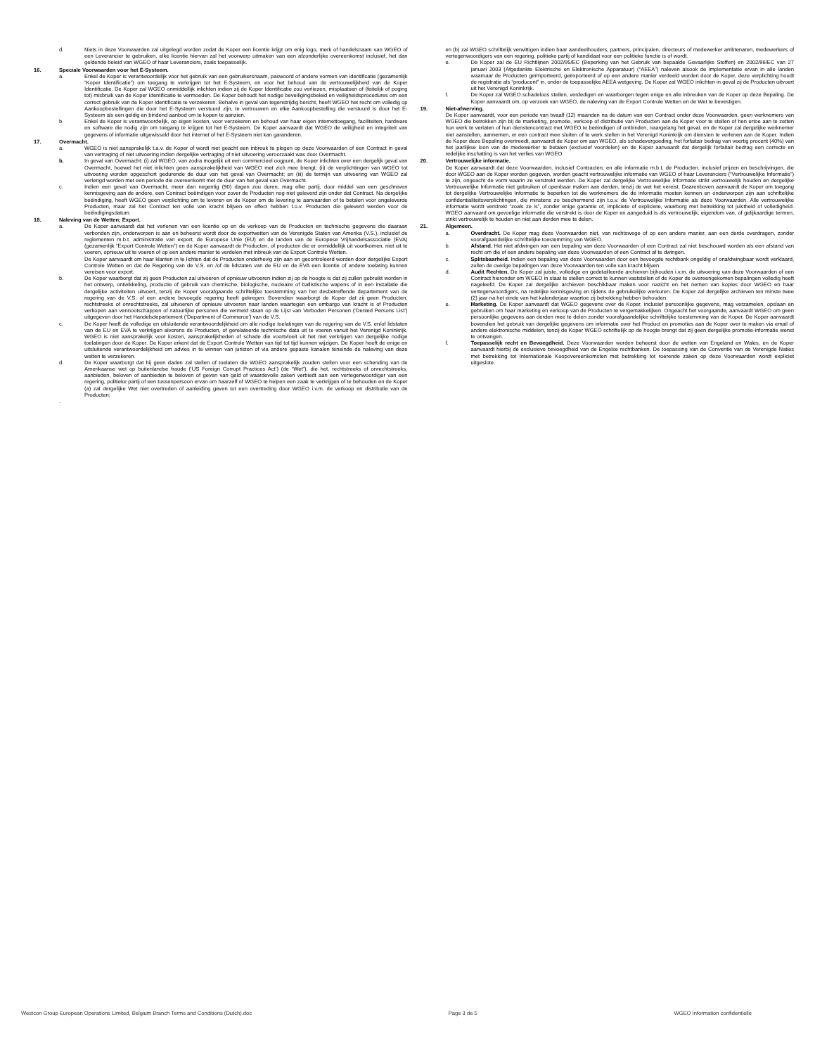d. Niets in deze Voorwaarden zal uitgelegd worden zodat de Koper een licentie krijgt om enig logo, merk of handelsnaam van WGEO of een Leverancier te gebruiken, elke licentie hiervan zal het voorwerp uitmaken van een afzonderlijke overeenkomst inclusief, het dan geldende beleid van WGEO of haar Leveranciers, zoals toepasselijk.
16. Speciale Voorwaarden voor het E-Systeem.
a. Enkel de Koper is verantwoordelijk voor het gebruik van een gebruikersnaam, paswoord of andere vormen van identificatie (gezamenlijk “Koper Identificatie”) om toegang te verkrijgen tot het E-Systeem, en voor het behoud van de vertrouwelijkheid van de Koper Identificatie. De Koper zal WGEO onmiddellijk inlichten indien zij de Koper Identificatie zou verliezen, misplaatsen of (feitelijk of poging tot) misbruik van de Koper Identificatie te vermoeden. De Koper behoudt het nodige beveiligingsbeleid en veiligheidsprocedures om een correct gebruik van de Koper Identificatie te verzekeren. Behalve in geval van tegenstrijdig bericht, heeft WGEO het recht om volledig op Aankoopbestellingen die door het E-Systeem verstuurd zijn, te vertrouwen en elke Aankoopbestelling die verstuurd is door het E-Systeem als een geldig en bindend aanbod om te kopen te aanzien.
b. Enkel de Koper is verantwoordelijk, op eigen kosten, voor verzekeren en behoud van haar eigen internettoegang, faciliteiten, hardware en software die nodig zijn om toegang te krijgen tot het E-Systeem. De Koper aanvaardt dat WGEO de veiligheid en integriteit van gegevens of informatie uitgewisseld door het internet of het E-Systeem niet kan garanderen.
17. Overmacht.
a. WGEO is niet aansprakelijk t.a.v. de Koper of wordt niet geacht een inbreuk te plegen op deze Voorwaarden of een Contract in geval van vertraging of niet uitvoering indien dergelijke vertraging of niet uitvoering veroorzaakt was door Overmacht.
b. In geval van Overmacht: (i) zal WGEO, van zodra mogelijk uit een commercieel oogpunt, de Koper inlichten over een dergelijk geval van Overmacht, hoewel het niet inlichten geen aansprakelijkheid van WGEO met zich mee brengt; (ii) de verplichtingen van WGEO tot uitvoering worden opgeschort gedurende de duur van het geval van Overmacht; en (iii) de termijn van uitvoering van WGEO zal verlengd worden met een periode die overeenkomt met de duur van het geval van Overmacht.
c. Indien een geval van Overmacht, meer dan negentig (90) dagen zou duren, mag elke partij, door middel van een geschreven kennisgeving aan de andere, een Contract beëindigen voor zover de Producten nog niet geleverd zijn onder dat Contract. Na dergelijke beëindiging, heeft WGEO geen verplichting om te leveren en de Koper om de levering te aanvaarden of te betalen voor ongeleverde Producten, maar zal het Contract ten volle van kracht blijven en effect hebben t.o.v. Producten die geleverd werden voor de beëindigingsdatum.
18. Naleving van de Wetten; Export.
a. De Koper aanvaardt dat het verlenen van een licentie op en de verkoop van de Producten en technische gegevens die daaraan verbonden zijn, onderworpen is aan en beheerst wordt door de exportwetten van de Verenigde Staten van Amerika (V.S.), inclusief de reglementen m.b.t. administratie van export, de Europese Unie (EU) en de landen van de Europese Vrijhandelsassociatie (EVA) (gezamenlijk “Export Controle Wetten”) en de Koper aanvaardt de Producten, of producten die er onmiddellijk uit voortkomen, niet uit te voeren, opnieuw uit te voeren of op een andere manier te verdelen met inbreuk van de Export Controle Wetten.
De Koper aanvaardt om haar klanten in te lichten dat de Producten onderhevig zijn aan en gecontroleerd worden door dergelijke Export Controle Wetten en dat de Regering van de V.S. en /of de lidstaten van de EU en de EVA een licentie of andere toelating kunnen vereisen voor export.
b. De Koper waarborgt dat zij geen Producten zal uitvoeren of opnieuw uitvoeren indien zij op de hoogte is dat zij zullen gebruikt worden in het ontwerp, ontwikkeling, productie of gebruik van chemische, biologische, nucleaire of ballistische wapens of in een installatie die dergelijke activiteiten uitvoert, tenzij de Koper voorafgaande schriftelijke toestemming van het desbetreffende departement van de regering van de V.S. of een andere bevoegde regering heeft gekregen. Bovendien waarborgt de Koper dat zij geen Producten, rechtstreeks of onrechtstreeks, zal uitvoeren of opnieuw uitvoeren naar landen waartegen een embargo van kracht is of Producten verkopen aan vennootschappen of natuurlijke personen die vermeld staan op de Lijst van Verboden Personen (‘Denied Persons List’) uitgegeven door het Handelsdepartement (‘Department of Commerce’) van de V.S.
c. De Koper heeft de volledige en uitsluitende verantwoordelijkheid om alle nodige toelatingen van de regering van de V.S. en/of lidstaten van de EU en EVA te verkrijgen alvorens de Producten, of gerelateerde technische data uit te voeren vanuit het Verenigd Koninkrijk. WGEO is niet aansprakelijk voor kosten, aansprakelijkheden of schade die voortvloeit uit het niet verkrijgen van dergelijke nodige toelatingen door de Koper. De Koper erkent dat de Export Controle Wetten van tijd tot tijd kunnen wijzigen. De Koper heeft de enige en uitsluitende verantwoordelijkheid om advies in te winnen van juristen of via andere gepaste kanalen teneinde de naleving van deze wetten te verzekeren.
d. De Koper waarborgt dat hij geen daden zal stellen of toelaten die WGEO aansprakelijk zouden stellen voor een schending van de Amerikaanse wet op buitenlandse fraude (‘US Foreign Corrupt Practices Act’) (de “Wet”), die het, rechtstreeks of onrechtstreeks, aanbieden, beloven of aanbieden te beloven of geven van geld of waardevolle zaken verbiedt aan een vertegenwoordiger van een regering, politieke partij of een tussenpersoon ervan om haarzelf of WGEO te helpen een zaak te verkrijgen of te behouden en de Koper (a) zal dergelijke Wet niet overtreden of aanleiding geven tot een overtreding door WGEO i.v.m. de verkoop en distributie van de Producten;
.
en (b) zal WGEO schriftelijk verwittigen indien haar aandeelhouders, partners, principalen, directeurs of medewerker ambtenaren, medewerkers of vertegenwoordigers van een regering, politieke partij of kandidaat voor een politieke functie is of wordt.
e. De Koper zal de EU Richtlijnen 2002/95/EC (Beperking van het Gebruik van bepaalde Gevaarlijke Stoffen) en 2002/96/EC van 27 januari 2003 (Afgedankte Elektrische en Elektronische Apparatuur) (“AEEA”) naleven alsook de implementatie ervan in alle landen waarnaar de Producten geïmporteerd, geëxporteerd of op een andere manier verdeeld worden door de Koper, deze verplichting houdt de registratie als “producent” in, onder de toepasselijke AEEA wetgeving. De Koper zal WGEO inlichten in geval zij de Producten uitvoert uit het Verenigd Koninkrijk.
f. De Koper zal WGEO schadeloos stellen, verdedigen en waarborgen tegen enige en alle inbreuken van de Koper op deze Bepaling. De Koper aanvaardt om, op verzoek van WGEO, de naleving van de Export Controle Wetten en de Wet te bevestigen.
19. Niet-afwerving.
De Koper aanvaardt, voor een periode van twaalf (12) maanden na de datum van een Contract onder deze Voorwaarden, geen werknemers van WGEO die betrokken zijn bij de marketing, promotie, verkoop of distributie van Producten aan de Koper voor te stellen of hen ertoe aan te zetten hun werk te verlaten of hun dienstencontract met WGEO te beëindigen of ontbinden, naargelang het geval, en de Koper zal dergelijke werknemer niet aanstellen, aannemen, er een contract mee sluiten of te werk stellen in het Verenigd Koninkrijk om diensten te verlenen aan de Koper. Indien de Koper deze Bepaling overtreedt, aanvaardt de Koper om aan WGEO, als schadevergoeding, het forfaitair bedrag van veertig procent (40%) van het jaarlijkse loon van de medewerker te betalen (exclusief voordelen) en de Koper aanvaardt dat dergelijk forfaitair bedrag een correcte en redelijke inschatting is van het verlies van WGEO.
20. Vertrouwelijke informatie.
De Koper aanvaardt dat deze Voorwaarden, inclusief Contracten, en alle informatie m.b.t. de Producten, inclusief prijzen en beschrijvingen, die door WGEO aan de Koper worden gegeven, worden geacht vertrouwelijke informatie van WGEO of haar Leveranciers (“Vertrouwelijke Informatie”) te zijn, ongeacht de vorm waarin ze verstrekt werden. De Koper zal dergelijke Vertrouwelijke Informatie strikt vertrouwelijk houden en dergelijke Vertrouwelijke Informatie niet gebruiken of openbaar maken aan derden, tenzij de wet het vereist. Daarenboven aanvaardt de Koper om toegang tot dergelijke Vertrouwelijke Informatie te beperken tot die werknemers die de informatie moeten kennen en onderworpen zijn aan schriftelijke confidentialiteitsverplichtingen, die minstens zo beschermend zijn t.o.v. de Vertrouwelijke Informatie als deze Voorwaarden. Alle vertrouwelijke informatie wordt verstrekt “zoals ze is”, zonder enige garantie of, impliciete of expliciete, waarborg met betrekking tot juistheid of volledigheid. WGEO aanvaard om gevoelige informatie die verstrekt is door de Koper en aangeduid is als vertrouwelijk, eigendom van, of gelijkaardige termen, strikt vertrouwelijk te houden en niet aan derden mee te delen.
21. Algemeen.
a. Overdracht. De Koper mag deze Voorwaarden niet, van rechtswege of op een andere manier, aan een derde overdragen, zonder voorafgaandelijke schriftelijke toestemming van WGEO.
b. Afstand. Het niet afdwingen van een bepaling van deze Voorwaarden of een Contract zal niet beschouwd worden als een afstand van recht om die of een andere bepaling van deze Voorwaarden of een Contract af te dwingen.
c. Splitsbaarheid. Indien een bepaling van deze Voorwaarden door een bevoegde rechtbank ongeldig of onafdwingbaar wordt verklaard, zullen de overige bepalingen van deze Voorwaarden ten volle van kracht blijven.
d. Audit Rechten. De Koper zal juiste, volledige en gedetailleerde archieven bijhouden i.v.m. de uitvoering van deze Voorwaarden of een Contract hieronder om WGEO in staat te stellen correct te kunnen vaststellen of de Koper de overeengekomen bepalingen volledig heeft nageleefd. De Koper zal dergelijke archieven beschikbaar maken voor nazicht en het nemen van kopies door WGEO en haar vertegenwoordigers, na redelijke kennisgeving en tijdens de gebruikelijke werkuren. De Koper zal dergelijke archieven ten minste twee (2) jaar na het einde van het kalenderjaar waartoe zij betrekking hebben behouden.
e. Marketing. De Koper aanvaardt dat WGEO gegevens over de Koper, inclusief persoonlijke gegevens, mag verzamelen, opslaan en gebruiken om haar marketing en verkoop van de Producten te vergemakkelijken. Ongeacht het voorgaande, aanvaardt WGEO om geen persoonlijke gegevens aan derden mee te delen zonder voorafgaandelijke schriftelijke toestemming van de Koper. De Koper aanvaardt bovendien het gebruik van dergelijke gegevens om informatie over het Product en promoties aan de Koper over te maken via email of andere elektronische middelen, tenzij de Koper WGEO schriftelijk op de hoogte brengt dat zij geen dergelijke promotie-informatie wenst te ontvangen.
f. Toepasselijk recht en Bevoegdheid. Deze Voorwaarden worden beheerst door de wetten van Engeland en Wales, en de Koper aanvaardt hierbij de exclusieve bevoegdheid van de Engelse rechtbanken. De toepassing van de Conventie van de Verenigde Naties met betrekking tot Internationale Koopovereenkomsten met betrekking tot roerende zaken op deze Voorwaarden wordt expliciet uitgeslote.
Westcon Group European Operations Limited, Belgium Branch Terms and Conditions (Dutch).doc Page 3 de 5 WGEO Information confidentielle